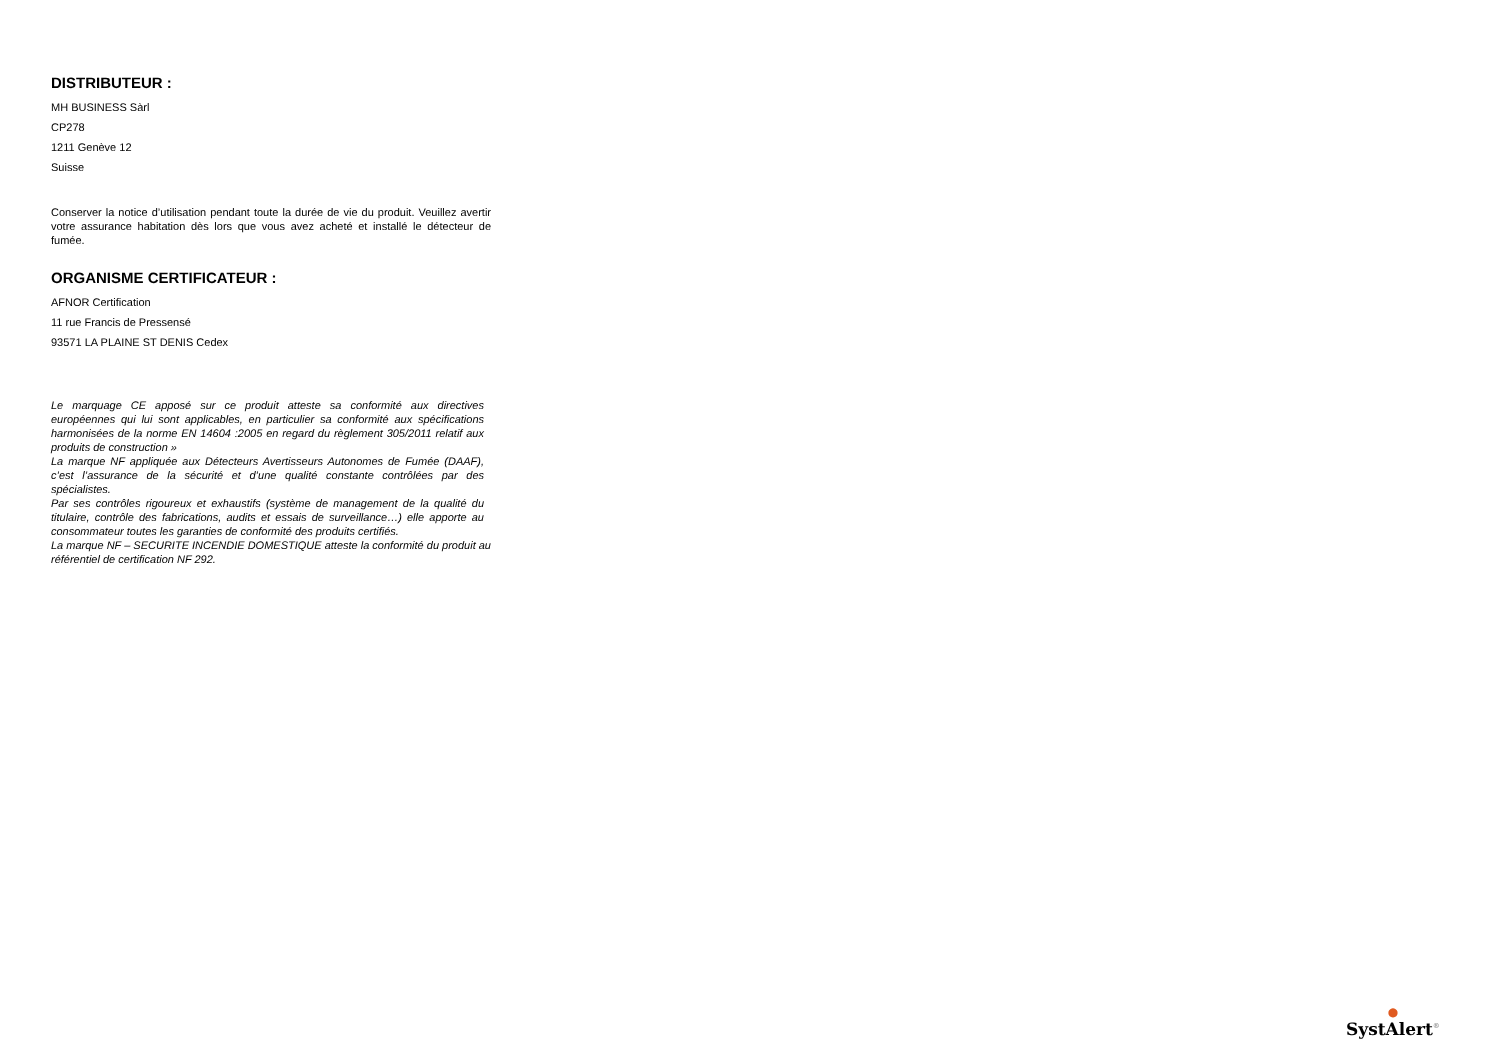DISTRIBUTEUR :
MH BUSINESS Sàrl
CP278
1211 Genève 12
Suisse
Conserver la notice d’utilisation pendant toute la durée de vie du produit. Veuillez avertir votre assurance habitation dès lors que vous avez acheté et installé le détecteur de fumée.
ORGANISME CERTIFICATEUR :
AFNOR Certification
11 rue Francis de Pressensé
93571 LA PLAINE ST DENIS Cedex
Le marquage CE apposé sur ce produit atteste sa conformité aux directives européennes qui lui sont applicables, en particulier sa conformité aux spécifications harmonisées de la norme EN 14604 :2005 en regard du règlement 305/2011 relatif aux produits de construction »
La marque NF appliquée aux Détecteurs Avertisseurs Autonomes de Fumée (DAAF), c’est l’assurance de la sécurité et d’une qualité constante contrôlées par des spécialistes.
Par ses contrôles rigoureux et exhaustifs (système de management de la qualité du titulaire, contrôle des fabrications, audits et essais de surveillance…) elle apporte au consommateur toutes les garanties de conformité des produits certifiés.
La marque NF – SECURITE INCENDIE DOMESTIQUE atteste la conformité du produit au référentiel de certification NF 292.
●
SystAlert<sup>®</sup>